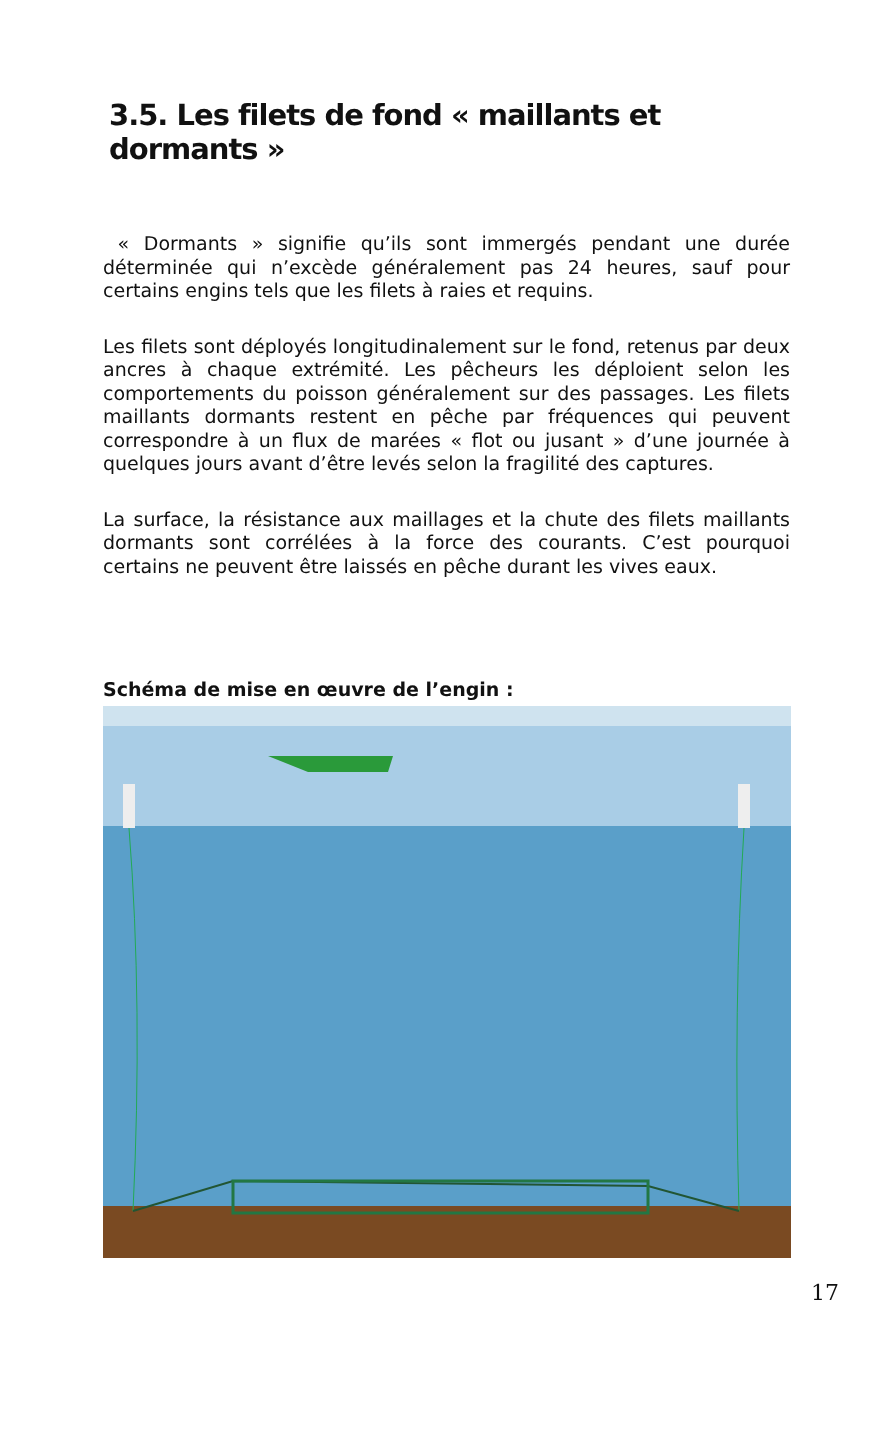3.5. Les filets de fond « maillants et dormants »
« Dormants » signifie qu’ils sont immergés pendant une durée déterminée qui n’excède généralement pas 24 heures, sauf pour certains engins tels que les filets à raies et requins.
Les filets sont déployés longitudinalement sur le fond, retenus par deux ancres à chaque extrémité. Les pêcheurs les déploient selon les comportements du poisson généralement sur des passages. Les filets maillants dormants restent en pêche par fréquences qui peuvent correspondre à un flux de marées « flot ou jusant » d’une journée à quelques jours avant d’être levés selon la fragilité des captures.
La surface, la résistance aux maillages et la chute des filets maillants dormants sont corrélées à la force des courants. C’est pourquoi certains ne peuvent être laissés en pêche durant les vives eaux.
Schéma de mise en œuvre de l’engin :
17